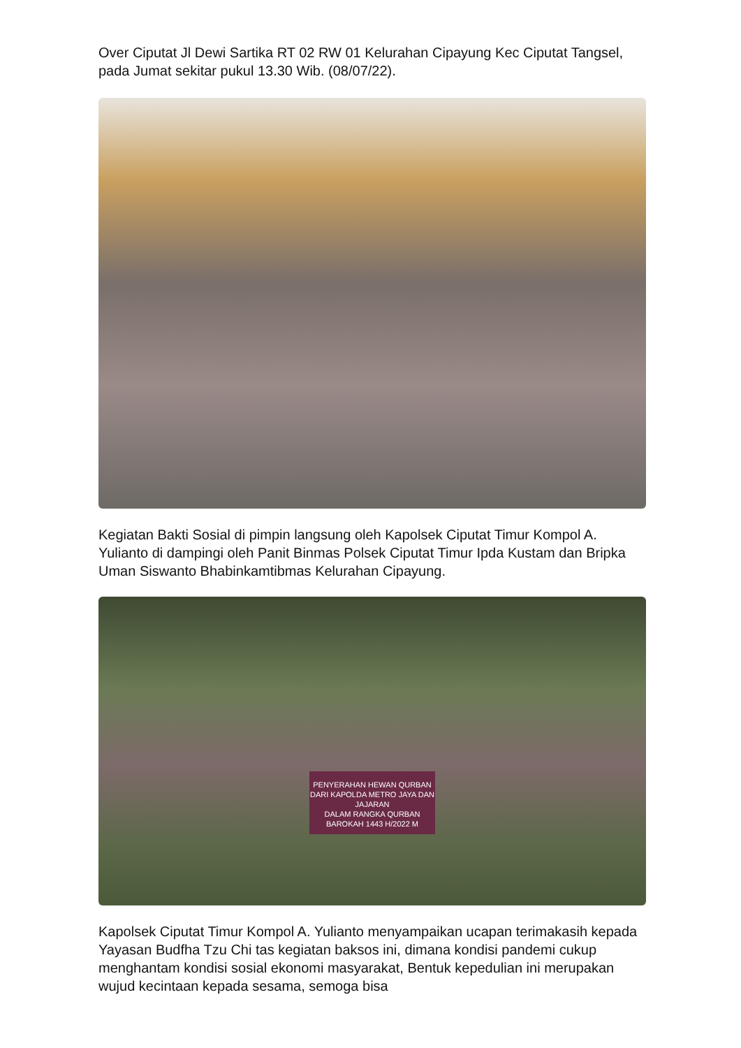Over Ciputat Jl Dewi Sartika RT 02 RW 01 Kelurahan Cipayung Kec Ciputat Tangsel, pada Jumat sekitar pukul 13.30 Wib. (08/07/22).
Kegiatan Bakti Sosial di pimpin langsung oleh Kapolsek Ciputat Timur Kompol A. Yulianto di dampingi oleh Panit Binmas Polsek Ciputat Timur Ipda Kustam dan Bripka Uman Siswanto Bhabinkamtibmas Kelurahan Cipayung.
PENYERAHAN HEWAN QURBAN DARI KAPOLDA METRO JAYA DAN JAJARAN
DALAM RANGKA QURBAN BAROKAH 1443 H/2022 M
Kapolsek Ciputat Timur Kompol A. Yulianto menyampaikan ucapan terimakasih kepada Yayasan Budfha Tzu Chi tas kegiatan baksos ini, dimana kondisi pandemi cukup menghantam kondisi sosial ekonomi masyarakat, Bentuk kepedulian ini merupakan wujud kecintaan kepada sesama, semoga bisa